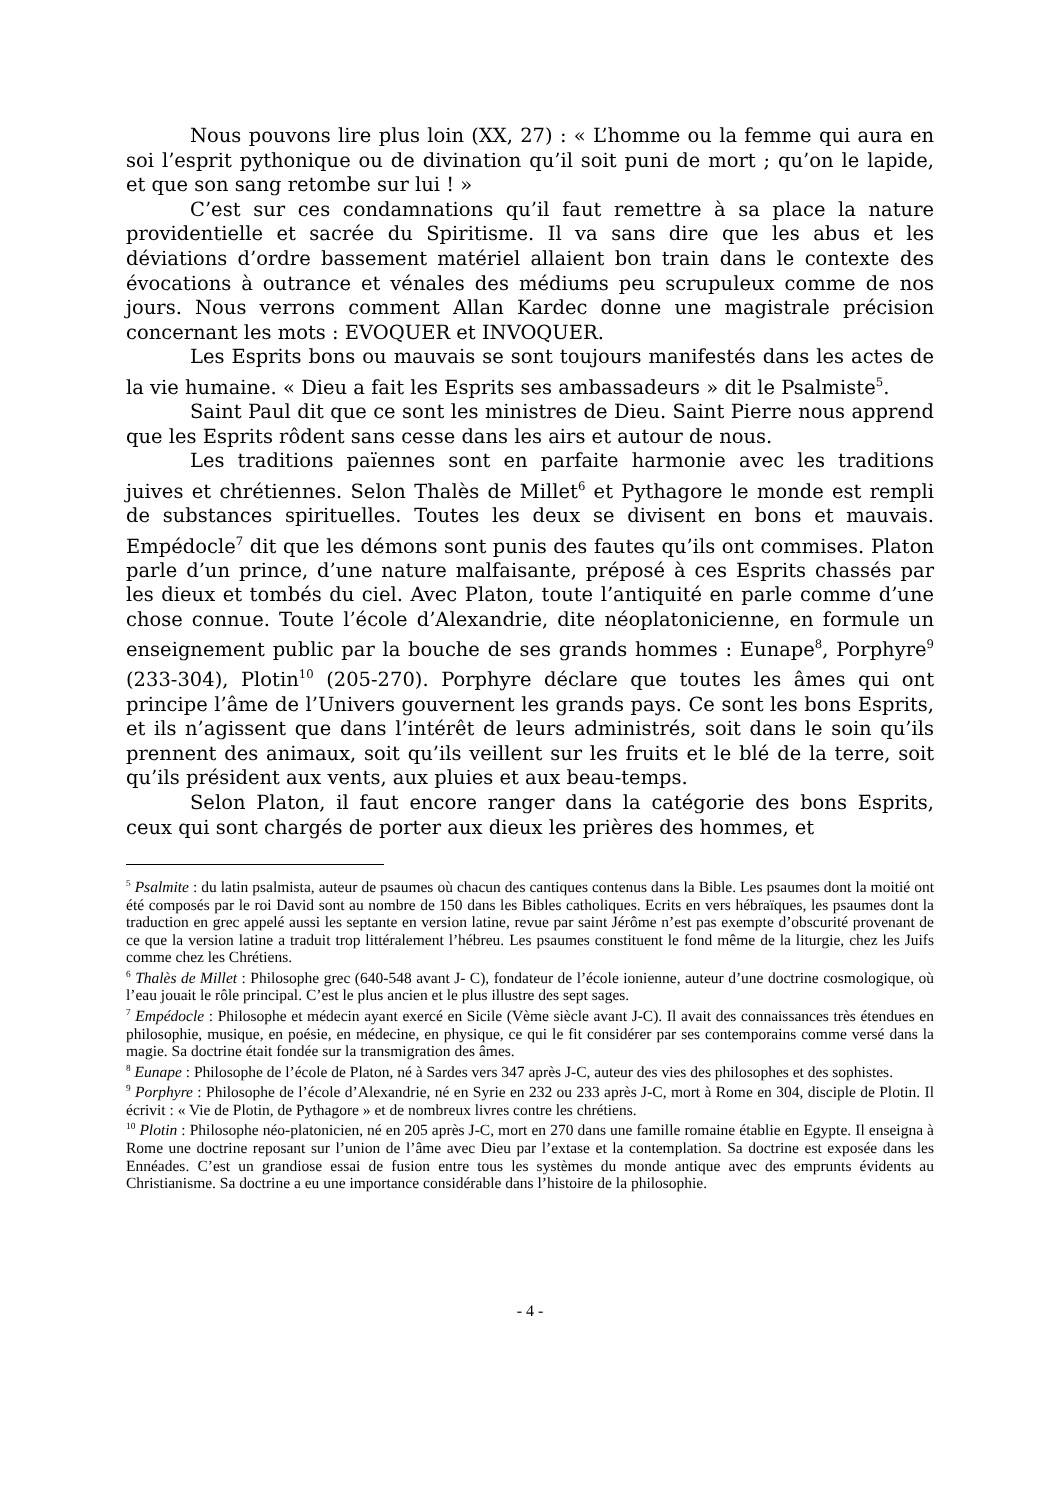Nous pouvons lire plus loin (XX, 27) : « L’homme ou la femme qui aura en soi l’esprit pythonique ou de divination qu’il soit puni de mort ; qu’on le lapide, et que son sang retombe sur lui ! »
C’est sur ces condamnations qu’il faut remettre à sa place la nature providentielle et sacrée du Spiritisme. Il va sans dire que les abus et les déviations d’ordre bassement matériel allaient bon train dans le contexte des évocations à outrance et vénales des médiums peu scrupuleux comme de nos jours. Nous verrons comment Allan Kardec donne une magistrale précision concernant les mots : EVOQUER et INVOQUER.
Les Esprits bons ou mauvais se sont toujours manifestés dans les actes de la vie humaine. « Dieu a fait les Esprits ses ambassadeurs » dit le Psalmiste<sup>5</sup>.
Saint Paul dit que ce sont les ministres de Dieu. Saint Pierre nous apprend que les Esprits rôdent sans cesse dans les airs et autour de nous.
Les traditions païennes sont en parfaite harmonie avec les traditions juives et chrétiennes. Selon Thalès de Millet<sup>6</sup> et Pythagore le monde est rempli de substances spirituelles. Toutes les deux se divisent en bons et mauvais. Empédocle<sup>7</sup> dit que les démons sont punis des fautes qu’ils ont commises. Platon parle d’un prince, d’une nature malfaisante, préposé à ces Esprits chassés par les dieux et tombés du ciel. Avec Platon, toute l’antiquité en parle comme d’une chose connue. Toute l’école d’Alexandrie, dite néoplatonicienne, en formule un enseignement public par la bouche de ses grands hommes : Eunape<sup>8</sup>, Porphyre<sup>9</sup> (233-304), Plotin<sup>10</sup> (205-270). Porphyre déclare que toutes les âmes qui ont principe l’âme de l’Univers gouvernent les grands pays. Ce sont les bons Esprits, et ils n’agissent que dans l’intérêt de leurs administrés, soit dans le soin qu’ils prennent des animaux, soit qu’ils veillent sur les fruits et le blé de la terre, soit qu’ils président aux vents, aux pluies et aux beau-temps.
Selon Platon, il faut encore ranger dans la catégorie des bons Esprits, ceux qui sont chargés de porter aux dieux les prières des hommes, et
<sup>5</sup> Psalmite : du latin psalmista, auteur de psaumes où chacun des cantiques contenus dans la Bible. Les psaumes dont la moitié ont été composés par le roi David sont au nombre de 150 dans les Bibles catholiques. Ecrits en vers hébraïques, les psaumes dont la traduction en grec appelé aussi les septante en version latine, revue par saint Jérôme n’est pas exempte d’obscurité provenant de ce que la version latine a traduit trop littéralement l’hébreu. Les psaumes constituent le fond même de la liturgie, chez les Juifs comme chez les Chrétiens.
<sup>6</sup> Thalès de Millet : Philosophe grec (640-548 avant J- C), fondateur de l’école ionienne, auteur d’une doctrine cosmologique, où l’eau jouait le rôle principal. C’est le plus ancien et le plus illustre des sept sages.
<sup>7</sup> Empédocle : Philosophe et médecin ayant exercé en Sicile (Vème siècle avant J-C). Il avait des connaissances très étendues en philosophie, musique, en poésie, en médecine, en physique, ce qui le fit considérer par ses contemporains comme versé dans la magie. Sa doctrine était fondée sur la transmigration des âmes.
<sup>8</sup> Eunape : Philosophe de l’école de Platon, né à Sardes vers 347 après J-C, auteur des vies des philosophes et des sophistes.
<sup>9</sup> Porphyre : Philosophe de l’école d’Alexandrie, né en Syrie en 232 ou 233 après J-C, mort à Rome en 304, disciple de Plotin. Il écrivit : « Vie de Plotin, de Pythagore » et de nombreux livres contre les chrétiens.
<sup>10</sup> Plotin : Philosophe néo-platonicien, né en 205 après J-C, mort en 270 dans une famille romaine établie en Egypte. Il enseigna à Rome une doctrine reposant sur l’union de l’âme avec Dieu par l’extase et la contemplation. Sa doctrine est exposée dans les Ennéades. C’est un grandiose essai de fusion entre tous les systèmes du monde antique avec des emprunts évidents au Christianisme. Sa doctrine a eu une importance considérable dans l’histoire de la philosophie.
- 4 -